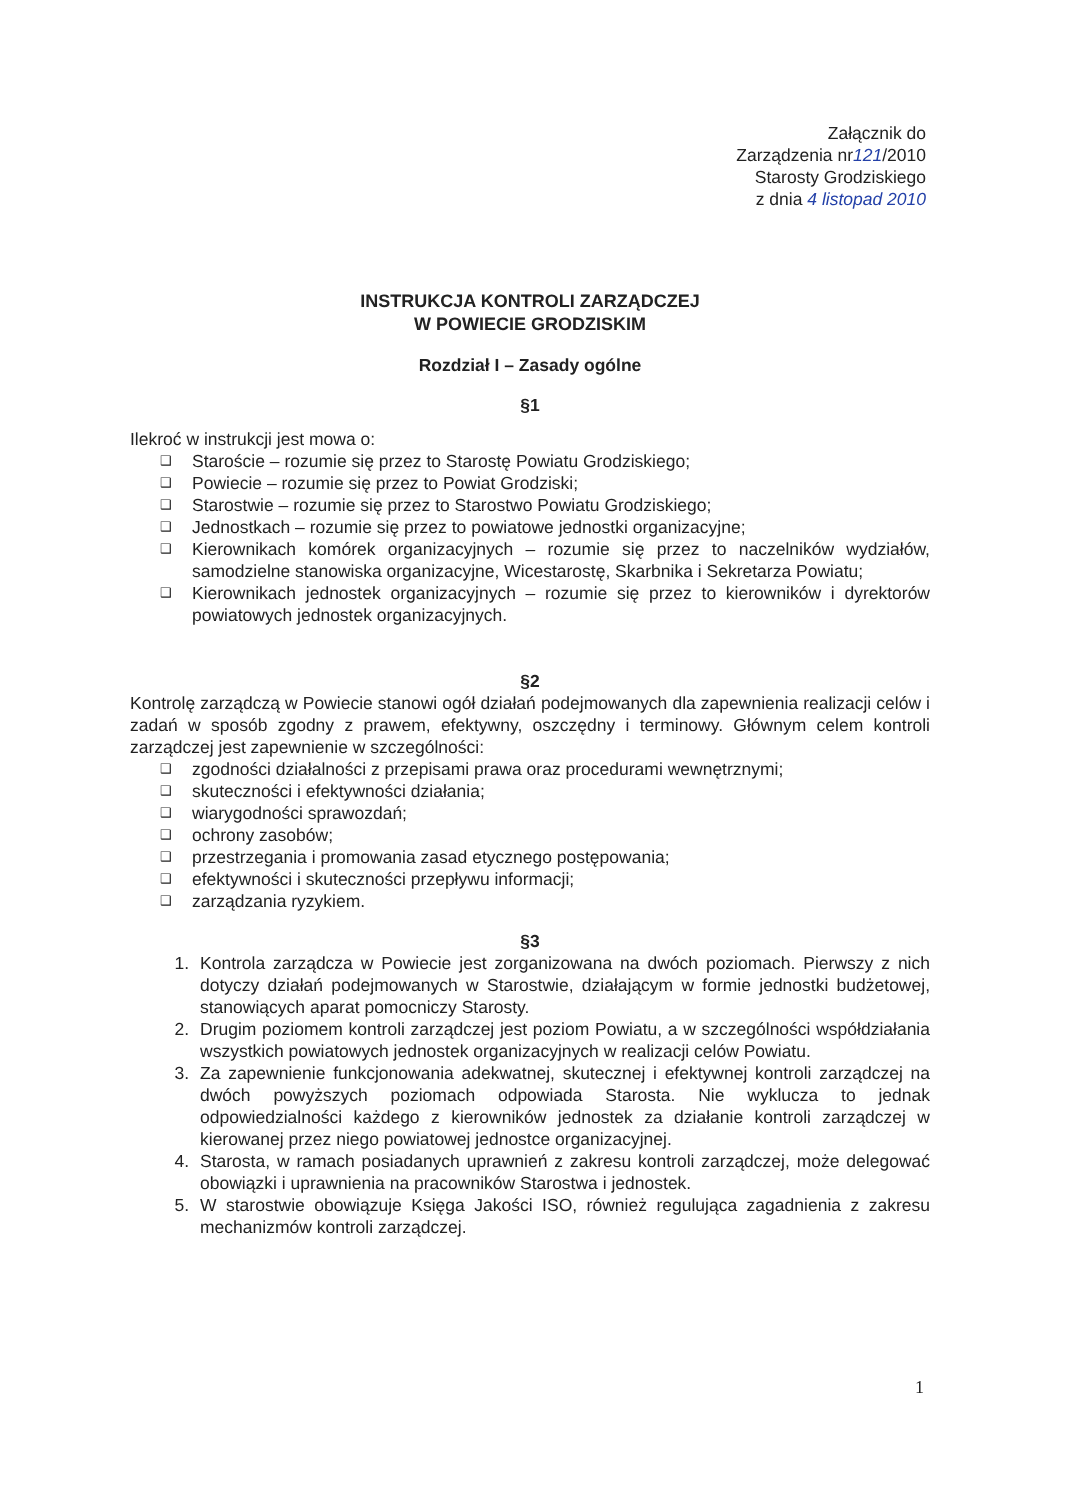Załącznik do
Zarządzenia nr121/2010
Starosty Grodziskiego
z dnia 4 listopad 2010
INSTRUKCJA KONTROLI ZARZĄDCZEJ
W POWIECIE GRODZISKIM
Rozdział I – Zasady ogólne
§1
Ilekroć w instrukcji jest mowa o:
❑ Staroście – rozumie się przez to Starostę Powiatu Grodziskiego;
❑ Powiecie – rozumie się przez to Powiat Grodziski;
❑ Starostwie – rozumie się przez to Starostwo Powiatu Grodziskiego;
❑ Jednostkach – rozumie się przez to powiatowe jednostki organizacyjne;
❑ Kierownikach komórek organizacyjnych – rozumie się przez to naczelników wydziałów, samodzielne stanowiska organizacyjne, Wicestarostę, Skarbnika i Sekretarza Powiatu;
❑ Kierownikach jednostek organizacyjnych – rozumie się przez to kierowników i dyrektorów powiatowych jednostek organizacyjnych.
§2
Kontrolę zarządczą w Powiecie stanowi ogół działań podejmowanych dla zapewnienia realizacji celów i zadań w sposób zgodny z prawem, efektywny, oszczędny i terminowy. Głównym celem kontroli zarządczej jest zapewnienie w szczególności:
❑ zgodności działalności z przepisami prawa oraz procedurami wewnętrznymi;
❑ skuteczności i efektywności działania;
❑ wiarygodności sprawozdań;
❑ ochrony zasobów;
❑ przestrzegania i promowania zasad etycznego postępowania;
❑ efektywności i skuteczności przepływu informacji;
❑ zarządzania ryzykiem.
§3
1. Kontrola zarządcza w Powiecie jest zorganizowana na dwóch poziomach. Pierwszy z nich dotyczy działań podejmowanych w Starostwie, działającym w formie jednostki budżetowej, stanowiących aparat pomocniczy Starosty.
2. Drugim poziomem kontroli zarządczej jest poziom Powiatu, a w szczególności współdziałania wszystkich powiatowych jednostek organizacyjnych w realizacji celów Powiatu.
3. Za zapewnienie funkcjonowania adekwatnej, skutecznej i efektywnej kontroli zarządczej na dwóch powyższych poziomach odpowiada Starosta. Nie wyklucza to jednak odpowiedzialności każdego z kierowników jednostek za działanie kontroli zarządczej w kierowanej przez niego powiatowej jednostce organizacyjnej.
4. Starosta, w ramach posiadanych uprawnień z zakresu kontroli zarządczej, może delegować obowiązki i uprawnienia na pracowników Starostwa i jednostek.
5. W starostwie obowiązuje Księga Jakości ISO, również regulująca zagadnienia z zakresu mechanizmów kontroli zarządczej.
1